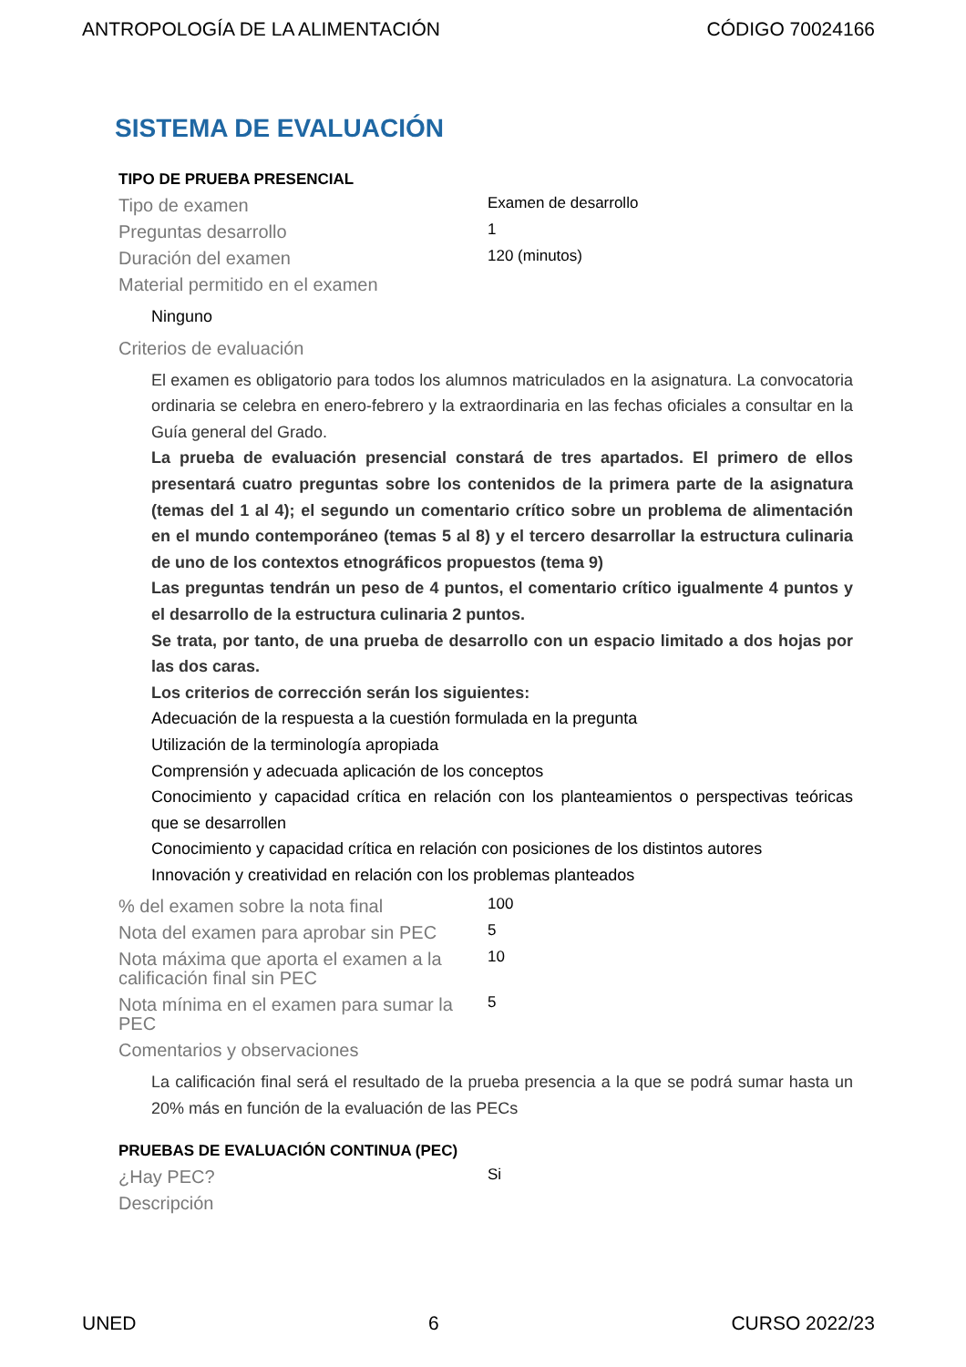ANTROPOLOGÍA DE LA ALIMENTACIÓN CÓDIGO 70024166
SISTEMA DE EVALUACIÓN
TIPO DE PRUEBA PRESENCIAL
Tipo de examen
Examen de desarrollo
Preguntas desarrollo
1
Duración del examen
120 (minutos)
Material permitido en el examen
Ninguno
Criterios de evaluación
El examen es obligatorio para todos los alumnos matriculados en la asignatura. La convocatoria ordinaria se celebra en enero-febrero y la extraordinaria en las fechas oficiales a consultar en la Guía general del Grado.
La prueba de evaluación presencial constará de tres apartados. El primero de ellos presentará cuatro preguntas sobre los contenidos de la primera parte de la asignatura (temas del 1 al 4); el segundo un comentario crítico sobre un problema de alimentación en el mundo contemporáneo (temas 5 al 8) y el tercero desarrollar la estructura culinaria de uno de los contextos etnográficos propuestos (tema 9)
Las preguntas tendrán un peso de 4 puntos, el comentario crítico igualmente 4 puntos y el desarrollo de la estructura culinaria 2 puntos.
Se trata, por tanto, de una prueba de desarrollo con un espacio limitado a dos hojas por las dos caras.
Los criterios de corrección serán los siguientes:
Adecuación de la respuesta a la cuestión formulada en la pregunta
Utilización de la terminología apropiada
Comprensión y adecuada aplicación de los conceptos
Conocimiento y capacidad crítica en relación con los planteamientos o perspectivas teóricas que se desarrollen
Conocimiento y capacidad crítica en relación con posiciones de los distintos autores
Innovación y creatividad en relación con los problemas planteados
% del examen sobre la nota final
100
Nota del examen para aprobar sin PEC
5
Nota máxima que aporta el examen a la calificación final sin PEC
10
Nota mínima en el examen para sumar la PEC
5
Comentarios y observaciones
La calificación final será el resultado de la prueba presencia a la que se podrá sumar hasta un 20% más en función de la evaluación de las PECs
PRUEBAS DE EVALUACIÓN CONTINUA (PEC)
¿Hay PEC?
Si
Descripción
UNED 6 CURSO 2022/23